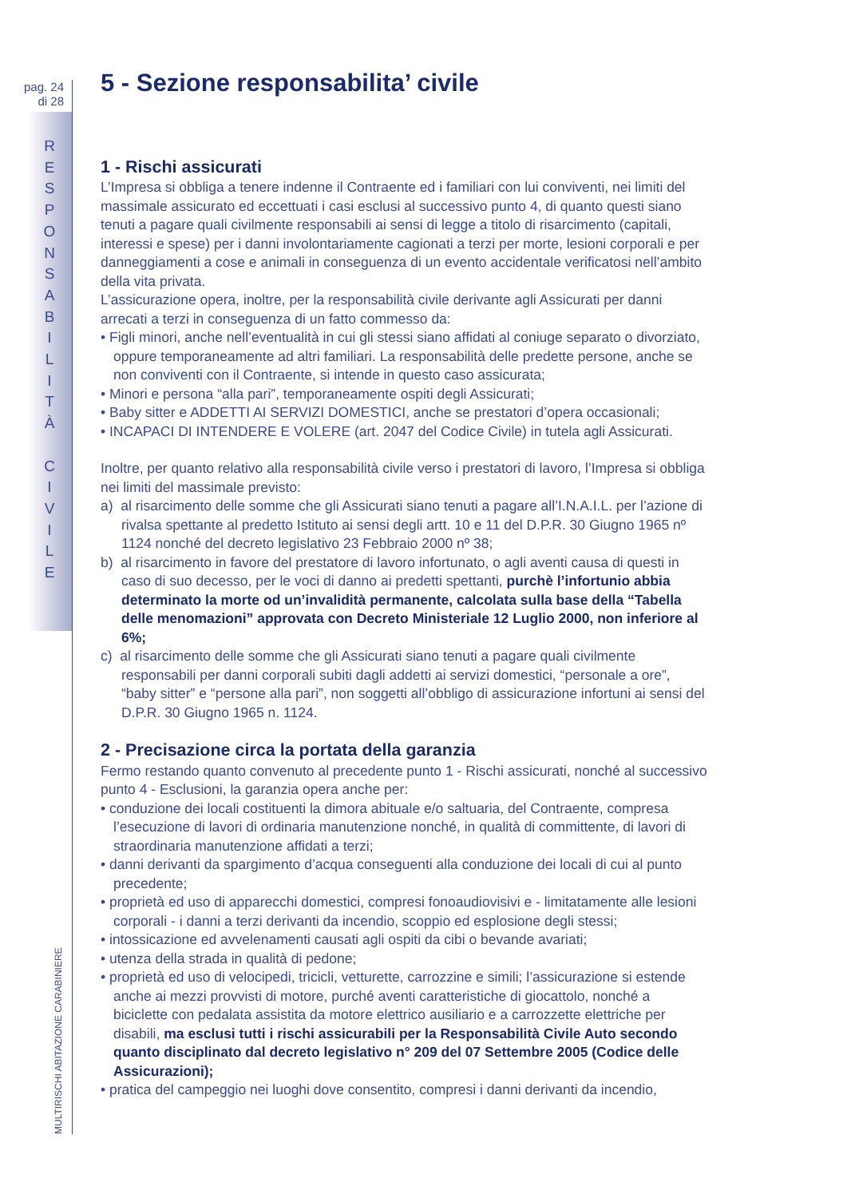pag. 24
di 28
R
E
S
P
O
N
S
A
B
I
L
I
T
À
C
I
V
I
L
E
MULTIRISCHI ABITAZIONE CARABINIERE
5 - Sezione responsabilita’ civile
1 - Rischi assicurati
L’Impresa si obbliga a tenere indenne il Contraente ed i familiari con lui conviventi, nei limiti del massimale assicurato ed eccettuati i casi esclusi al successivo punto 4, di quanto questi siano tenuti a pagare quali civilmente responsabili ai sensi di legge a titolo di risarcimento (capitali, interessi e spese) per i danni involontariamente cagionati a terzi per morte, lesioni corporali e per danneggiamenti a cose e animali in conseguenza di un evento accidentale verificatosi nell’ambito della vita privata.
L’assicurazione opera, inoltre, per la responsabilità civile derivante agli Assicurati per danni arrecati a terzi in conseguenza di un fatto commesso da:
• Figli minori, anche nell’eventualità in cui gli stessi siano affidati al coniuge separato o divorziato, oppure temporaneamente ad altri familiari. La responsabilità delle predette persone, anche se non conviventi con il Contraente, si intende in questo caso assicurata;
• Minori e persona “alla pari”, temporaneamente ospiti degli Assicurati;
• Baby sitter e ADDETTI AI SERVIZI DOMESTICI, anche se prestatori d’opera occasionali;
• INCAPACI DI INTENDERE E VOLERE (art. 2047 del Codice Civile) in tutela agli Assicurati.
Inoltre, per quanto relativo alla responsabilità civile verso i prestatori di lavoro, l’Impresa si obbliga nei limiti del massimale previsto:
a) al risarcimento delle somme che gli Assicurati siano tenuti a pagare all’I.N.A.I.L. per l’azione di rivalsa spettante al predetto Istituto ai sensi degli artt. 10 e 11 del D.P.R. 30 Giugno 1965 nº 1124 nonché del decreto legislativo 23 Febbraio 2000 nº 38;
b) al risarcimento in favore del prestatore di lavoro infortunato, o agli aventi causa di questi in caso di suo decesso, per le voci di danno ai predetti spettanti, purchè l’infortunio abbia determinato la morte od un’invalidità permanente, calcolata sulla base della “Tabella delle menomazioni” approvata con Decreto Ministeriale 12 Luglio 2000, non inferiore al 6%;
c) al risarcimento delle somme che gli Assicurati siano tenuti a pagare quali civilmente responsabili per danni corporali subiti dagli addetti ai servizi domestici, “personale a ore”, “baby sitter” e “persone alla pari”, non soggetti all’obbligo di assicurazione infortuni ai sensi del D.P.R. 30 Giugno 1965 n. 1124.
2 - Precisazione circa la portata della garanzia
Fermo restando quanto convenuto al precedente punto 1 - Rischi assicurati, nonché al successivo punto 4 - Esclusioni, la garanzia opera anche per:
• conduzione dei locali costituenti la dimora abituale e/o saltuaria, del Contraente, compresa l’esecuzione di lavori di ordinaria manutenzione nonché, in qualità di committente, di lavori di straordinaria manutenzione affidati a terzi;
• danni derivanti da spargimento d’acqua conseguenti alla conduzione dei locali di cui al punto precedente;
• proprietà ed uso di apparecchi domestici, compresi fonoaudiovisivi e - limitatamente alle lesioni corporali - i danni a terzi derivanti da incendio, scoppio ed esplosione degli stessi;
• intossicazione ed avvelenamenti causati agli ospiti da cibi o bevande avariati;
• utenza della strada in qualità di pedone;
• proprietà ed uso di velocipedi, tricicli, vetturette, carrozzine e simili; l’assicurazione si estende anche ai mezzi provvisti di motore, purché aventi caratteristiche di giocattolo, nonché a biciclette con pedalata assistita da motore elettrico ausiliario e a carrozzette elettriche per disabili, ma esclusi tutti i rischi assicurabili per la Responsabilità Civile Auto secondo quanto disciplinato dal decreto legislativo n° 209 del 07 Settembre 2005 (Codice delle Assicurazioni);
• pratica del campeggio nei luoghi dove consentito, compresi i danni derivanti da incendio,